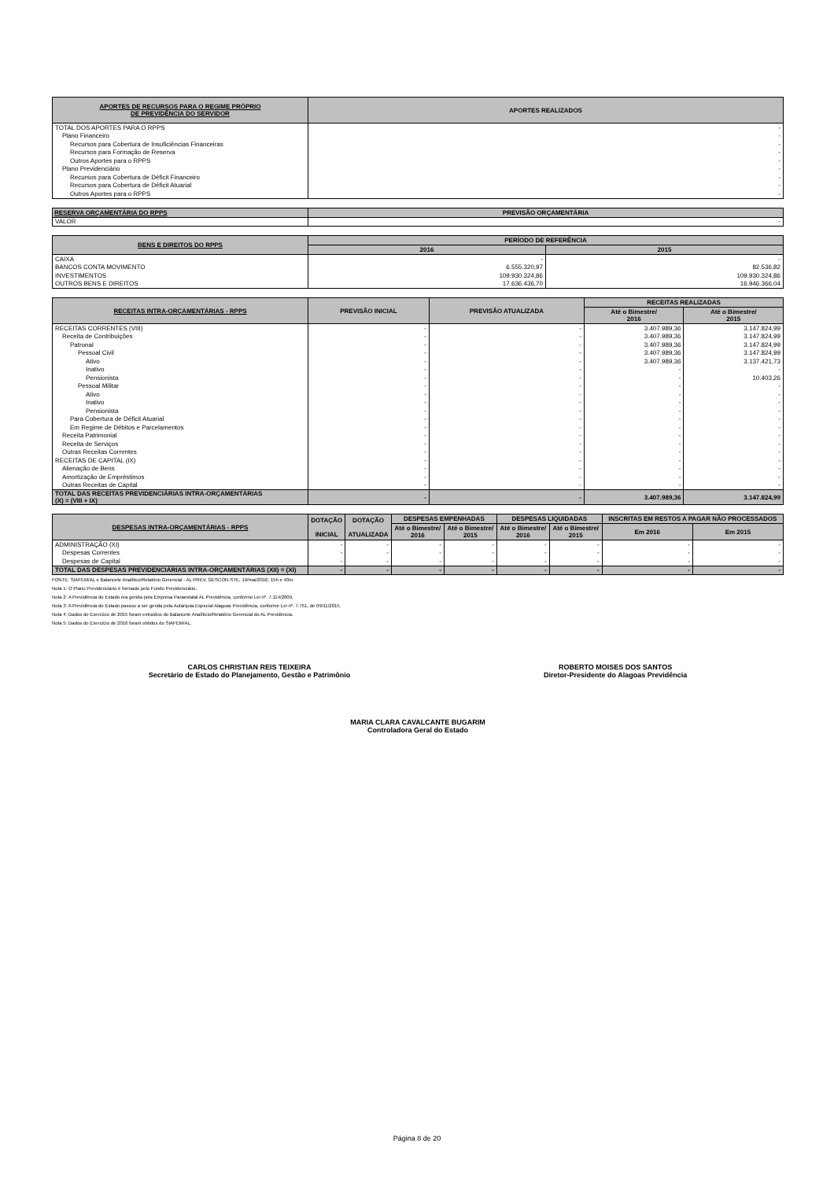| APORTES DE RECURSOS PARA O REGIME PRÓPRIO DE PREVIDÊNCIA DO SERVIDOR | APORTES REALIZADOS |
| --- | --- |
| TOTAL DOS APORTES PARA O RPPS | - |
| Plano Financeiro | - |
| Recursos para Cobertura de Insuficiências Financeiras | - |
| Recursos para Formação de Reserva | - |
| Outros Aportes para o RPPS | - |
| Plano Previdenciário | - |
| Recursos para Cobertura de Déficit Financeiro | - |
| Recursos para Cobertura de Déficit Atuarial | - |
| Outros Aportes para o RPPS | - |
| RESERVA ORÇAMENTÁRIA DO RPPS | PREVISÃO ORÇAMENTÁRIA |
| --- | --- |
| VALOR | - |
| BENS E DIREITOS DO RPPS | PERÍODO DE REFERÊNCIA | |
| --- | --- | --- |
| | 2016 | 2015 |
| CAIXA | - | - |
| BANCOS CONTA MOVIMENTO | 6.555.320,97 | 82.536,82 |
| INVESTIMENTOS | 109.930.324,86 | 109.930.324,86 |
| OUTROS BENS E DIREITOS | 17.636.436,70 | 16.946.366,04 |
| RECEITAS INTRA-ORÇAMENTÁRIAS - RPPS | PREVISÃO INICIAL | PREVISÃO ATUALIZADA | RECEITAS REALIZADAS | |
| --- | --- | --- | --- | --- |
| | | | Até o Bimestre/ 2016 | Até o Bimestre/ 2015 |
| RECEITAS CORRENTES (VIII) | - | - | 3.407.989,36 | 3.147.824,99 |
| Receita de Contribuições | - | - | 3.407.989,36 | 3.147.824,99 |
| Patronal | - | - | 3.407.989,36 | 3.147.824,99 |
| Pessoal Civil | - | - | 3.407.989,36 | 3.147.824,99 |
| Ativo | - | - | 3.407.989,36 | 3.137.421,73 |
| Inativo | - | - | - | - |
| Pensionista | - | - | - | 10.403,26 |
| Pessoal Militar | - | - | - | - |
| Ativo | - | - | - | - |
| Inativo | - | - | - | - |
| Pensionista | - | - | - | - |
| Para Cobertura de Déficit Atuarial | - | - | - | - |
| Em Regime de Débitos e Parcelamentos | - | - | - | - |
| Receita Patrimonial | - | - | - | - |
| Receita de Serviços | - | - | - | - |
| Outras Receitas Correntes | - | - | - | - |
| RECEITAS DE CAPITAL (IX) | - | - | - | - |
| Alienação de Bens | - | - | - | - |
| Amortização de Empréstimos | - | - | - | - |
| Outras Receitas de Capital | - | - | - | - |
| TOTAL DAS RECEITAS PREVIDENCIÁRIAS INTRA-ORÇAMENTÁRIAS (X) = (VIII + IX) | - | - | 3.407.989,36 | 3.147.824,99 |
| DESPESAS INTRA-ORÇAMENTÁRIAS - RPPS | DOTAÇÃO INICIAL | DOTAÇÃO ATUALIZADA | DESPESAS EMPENHADAS | | DESPESAS LIQUIDADAS | | INSCRITAS EM RESTOS A PAGAR NÃO PROCESSADOS | |
| --- | --- | --- | --- | --- | --- | --- | --- | --- |
| | | | Até o Bimestre/ 2016 | Até o Bimestre/ 2015 | Até o Bimestre/ 2016 | Até o Bimestre/ 2015 | Em 2016 | Em 2015 |
| ADMINISTRAÇÃO (XI) | - | - | - | - | - | - | - | - |
| Despesas Correntes | - | - | - | - | - | - | - | - |
| Despesas de Capital | - | - | - | - | - | - | - | - |
| TOTAL DAS DESPESAS PREVIDENCIÁRIAS INTRA-ORÇAMENTÁRIAS (XII) = (XI) | - | - | - | - | - | - | - | - |
FONTE: SIAFEM/AL e Balancete Analítico/Relatório Gerencial - AL PREV, GESCON-STE, 19/mai/2016, 15h e 40m.
Nota 1: O Plano Previdenciário é formado pelo Fundo Previdenciário.
Nota 2: A Previdência do Estado era gerida pela Empresa Paraestatal AL Previdência, conforme Lei nº. 7.114/2009.
Nota 3: A Previdência do Estado passou a ser gerida pela Autarquia Especial Alagoas Previdência, conforme Lei nº. 7.751, de 09/11/2015.
Nota 4: Dados do Exercício de 2015 foram extraídos do Balancete Analíticio/Relatório Gerencial do AL Previdência.
Nota 5: Dados do Exercício de 2016 foram obtidos do SIAFEM/AL.
CARLOS CHRISTIAN REIS TEIXEIRA
Secretário de Estado do Planejamento, Gestão e Patrimônio
ROBERTO MOISES DOS SANTOS
Diretor-Presidente do Alagoas Previdência
MARIA CLARA CAVALCANTE BUGARIM
Controladora Geral do Estado
Página 8 de 20